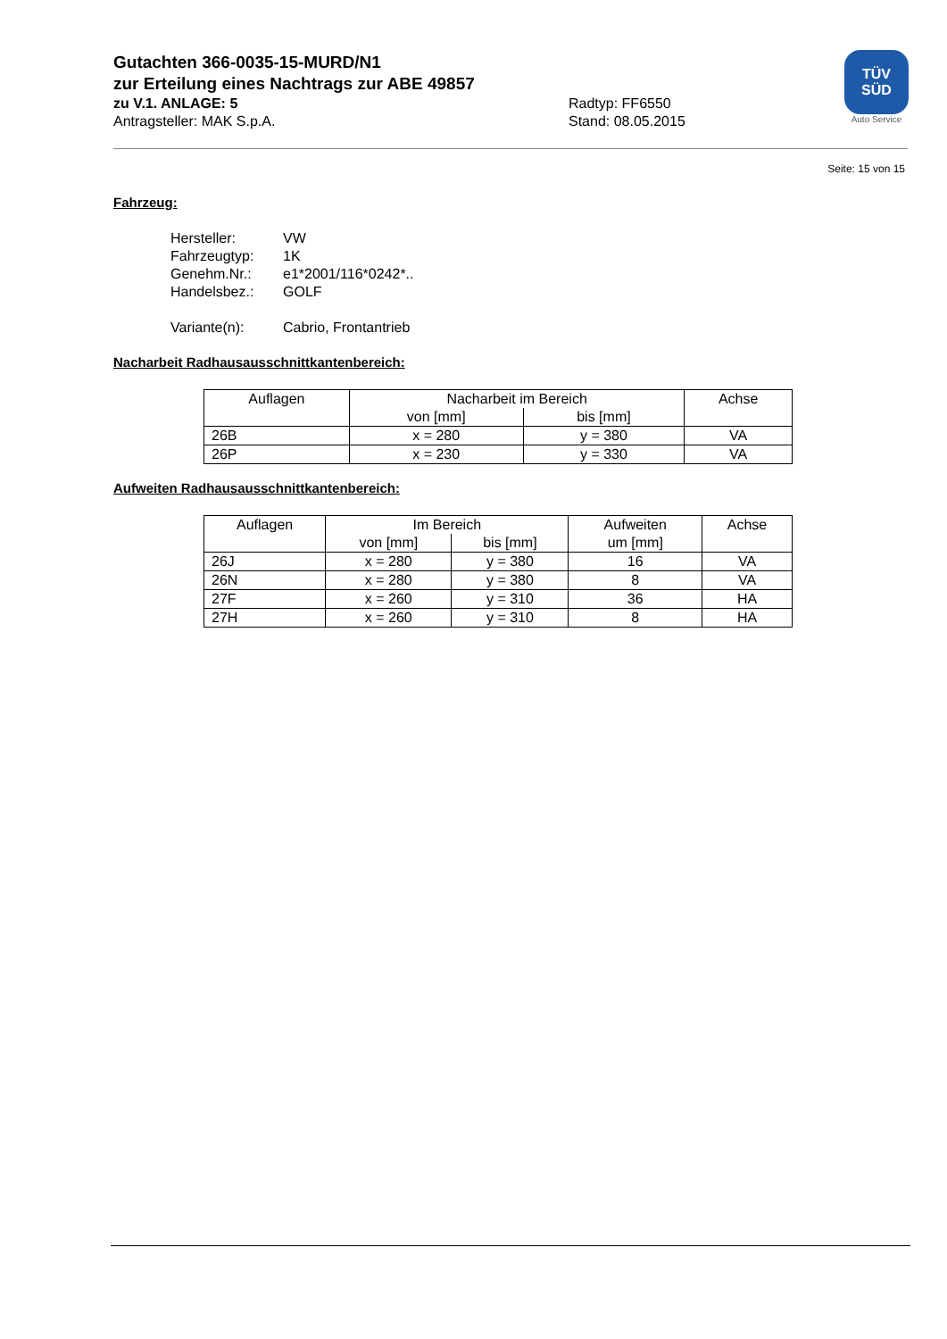Gutachten 366-0035-15-MURD/N1
zur Erteilung eines Nachtrags zur ABE 49857
zu V.1. ANLAGE: 5 Radtyp: FF6550
Antragsteller: MAK S.p.A. Stand: 08.05.2015
TÜV
SÜD
Auto Service
Seite: 15 von 15
Fahrzeug:
| Hersteller: | VW |
| Fahrzeugtyp: | 1K |
| Genehm.Nr.: | e1*2001/116*0242*.. |
| Handelsbez.: | GOLF |
| Variante(n): | Cabrio, Frontantrieb |
Nacharbeit Radhausausschnittkantenbereich:
| Auflagen | Nacharbeit im Bereich | | Achse |
| --- | --- | --- | --- |
| | von [mm] | bis [mm] | |
| 26B | x = 280 | y = 380 | VA |
| 26P | x = 230 | y = 330 | VA |
Aufweiten Radhausausschnittkantenbereich:
| Auflagen | Im Bereich | | Aufweiten um [mm] | Achse |
| --- | --- | --- | --- | --- |
| | von [mm] | bis [mm] | | |
| 26J | x = 280 | y = 380 | 16 | VA |
| 26N | x = 280 | y = 380 | 8 | VA |
| 27F | x = 260 | y = 310 | 36 | HA |
| 27H | x = 260 | y = 310 | 8 | HA |